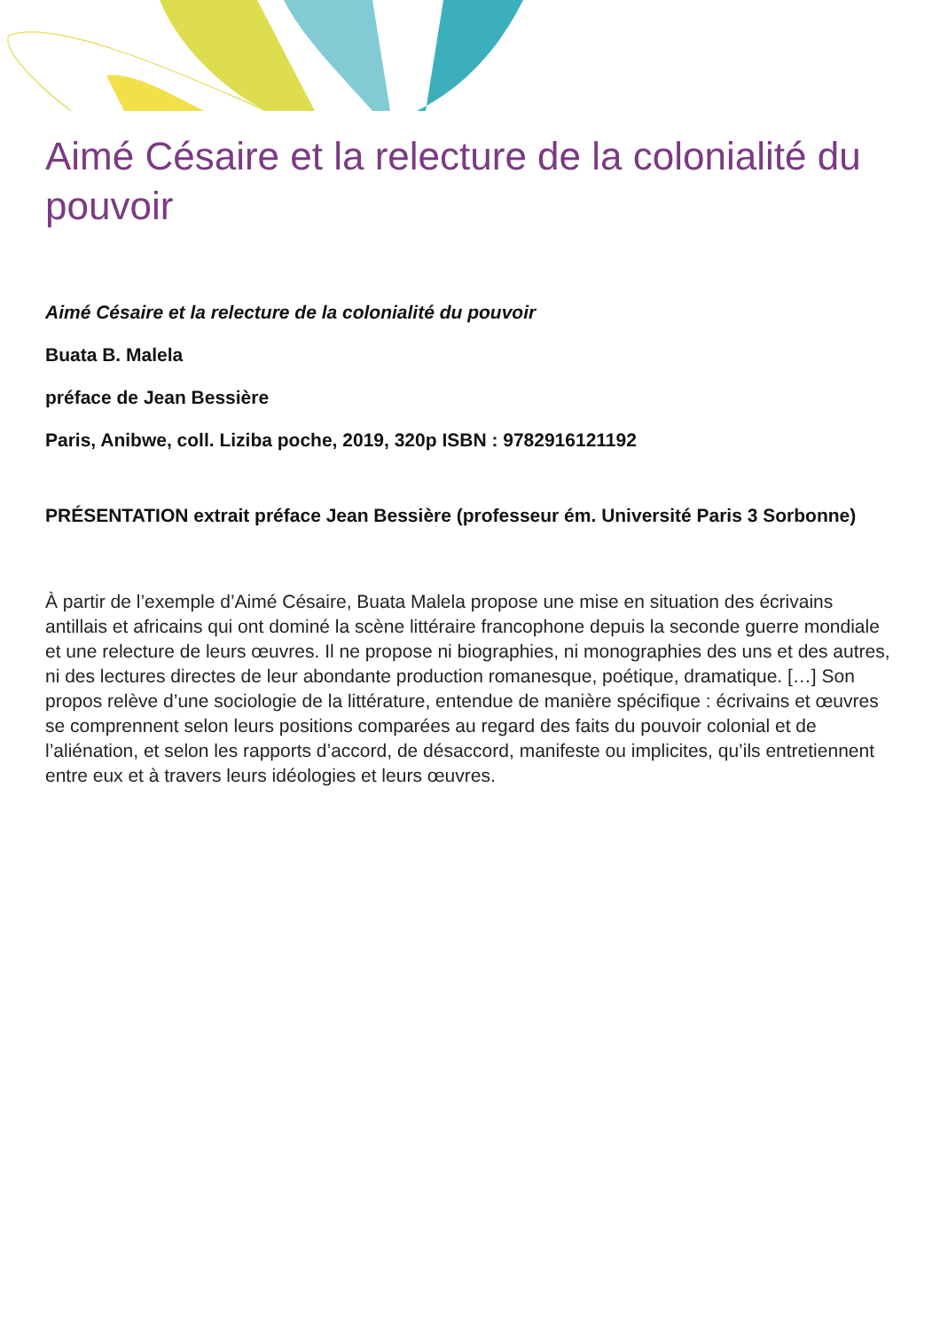Aimé Césaire et la relecture de la colonialité du pouvoir
Aimé Césaire et la relecture de la colonialité du pouvoir
Buata B. Malela
préface de Jean Bessière
Paris, Anibwe, coll. Liziba poche, 2019, 320p ISBN : 9782916121192
PRÉSENTATION extrait préface Jean Bessière (professeur ém. Université Paris 3 Sorbonne)
À partir de l’exemple d’Aimé Césaire, Buata Malela propose une mise en situation des écrivains antillais et africains qui ont dominé la scène littéraire francophone depuis la seconde guerre mondiale et une relecture de leurs œuvres. Il ne propose ni biographies, ni monographies des uns et des autres, ni des lectures directes de leur abondante production romanesque, poétique, dramatique. […] Son propos relève d’une sociologie de la littérature, entendue de manière spécifique : écrivains et œuvres se comprennent selon leurs positions comparées au regard des faits du pouvoir colonial et de l’aliénation, et selon les rapports d’accord, de désaccord, manifeste ou implicites, qu’ils entretiennent entre eux et à travers leurs idéologies et leurs œuvres.